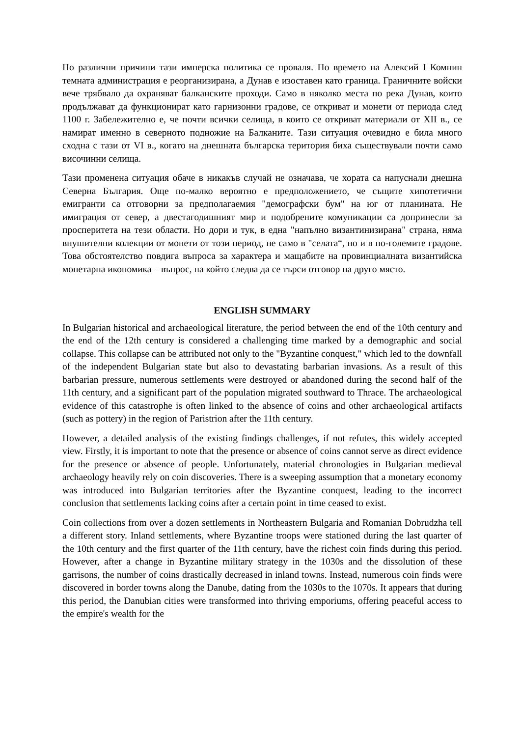По различни причини тази имперска политика се проваля. По времето на Алексий I Комнин темната администрация е реорганизирана, а Дунав е изоставен като граница. Граничните войски вече трябвало да охраняват балканските проходи. Само в няколко места по река Дунав, които продължават да функционират като гарнизонни градове, се откриват и монети от периода след 1100 г. Забележително е, че почти всички селища, в които се откриват материали от XII в., се намират именно в северното подножие на Балканите. Тази ситуация очевидно е била много сходна с тази от VI в., когато на днешната българска територия биха съществували почти само височинни селища.
Тази променена ситуация обаче в никакъв случай не означава, че хората са напуснали днешна Северна България. Още по-малко вероятно е предположението, че същите хипотетични емигранти са отговорни за предполагаемия "демографски бум" на юг от планината. Не имиграция от север, а двестагодишният мир и подобрените комуникации са допринесли за просперитета на тези области. Но дори и тук, в една "напълно византинизирана" страна, няма внушителни колекции от монети от този период, не само в "селата“, но и в по-големите градове. Това обстоятелство повдига въпроса за характера и мащабите на провинциалната византийска монетарна икономика – въпрос, на който следва да се търси отговор на друго място.
ENGLISH SUMMARY
In Bulgarian historical and archaeological literature, the period between the end of the 10th century and the end of the 12th century is considered a challenging time marked by a demographic and social collapse. This collapse can be attributed not only to the "Byzantine conquest," which led to the downfall of the independent Bulgarian state but also to devastating barbarian invasions. As a result of this barbarian pressure, numerous settlements were destroyed or abandoned during the second half of the 11th century, and a significant part of the population migrated southward to Thrace. The archaeological evidence of this catastrophe is often linked to the absence of coins and other archaeological artifacts (such as pottery) in the region of Paristrion after the 11th century.
However, a detailed analysis of the existing findings challenges, if not refutes, this widely accepted view. Firstly, it is important to note that the presence or absence of coins cannot serve as direct evidence for the presence or absence of people. Unfortunately, material chronologies in Bulgarian medieval archaeology heavily rely on coin discoveries. There is a sweeping assumption that a monetary economy was introduced into Bulgarian territories after the Byzantine conquest, leading to the incorrect conclusion that settlements lacking coins after a certain point in time ceased to exist.
Coin collections from over a dozen settlements in Northeastern Bulgaria and Romanian Dobrudzha tell a different story. Inland settlements, where Byzantine troops were stationed during the last quarter of the 10th century and the first quarter of the 11th century, have the richest coin finds during this period. However, after a change in Byzantine military strategy in the 1030s and the dissolution of these garrisons, the number of coins drastically decreased in inland towns. Instead, numerous coin finds were discovered in border towns along the Danube, dating from the 1030s to the 1070s. It appears that during this period, the Danubian cities were transformed into thriving emporiums, offering peaceful access to the empire's wealth for the